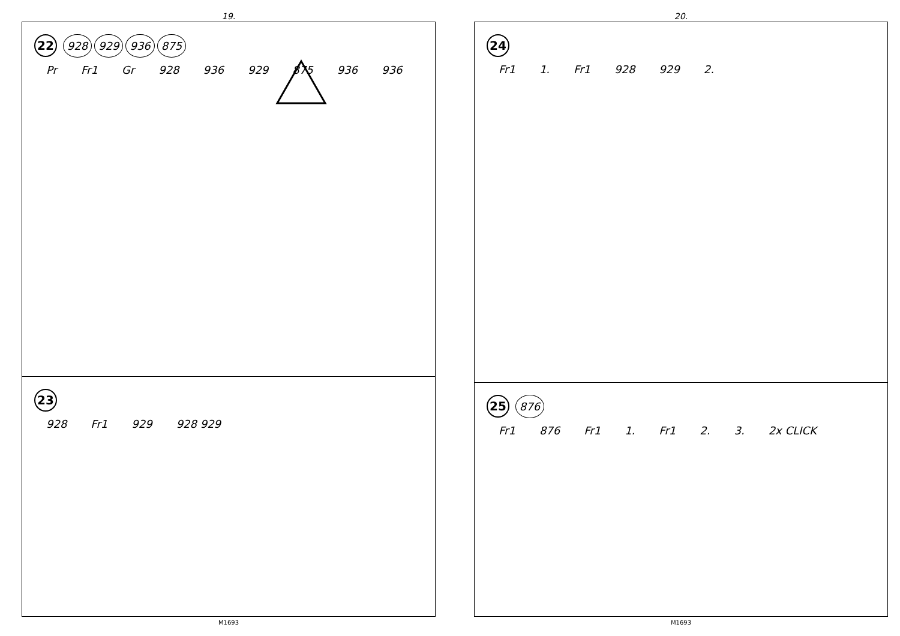19.
22 928 929 936 875
Pr Fr1 Gr 928 936 929 875 936 936
23
928 Fr1 929 928 929
M1693
20.
24
Fr1 1. Fr1 928 929 2.
25 876
Fr1 876 Fr1 1. Fr1 2. 3. 2x CLICK
M1693